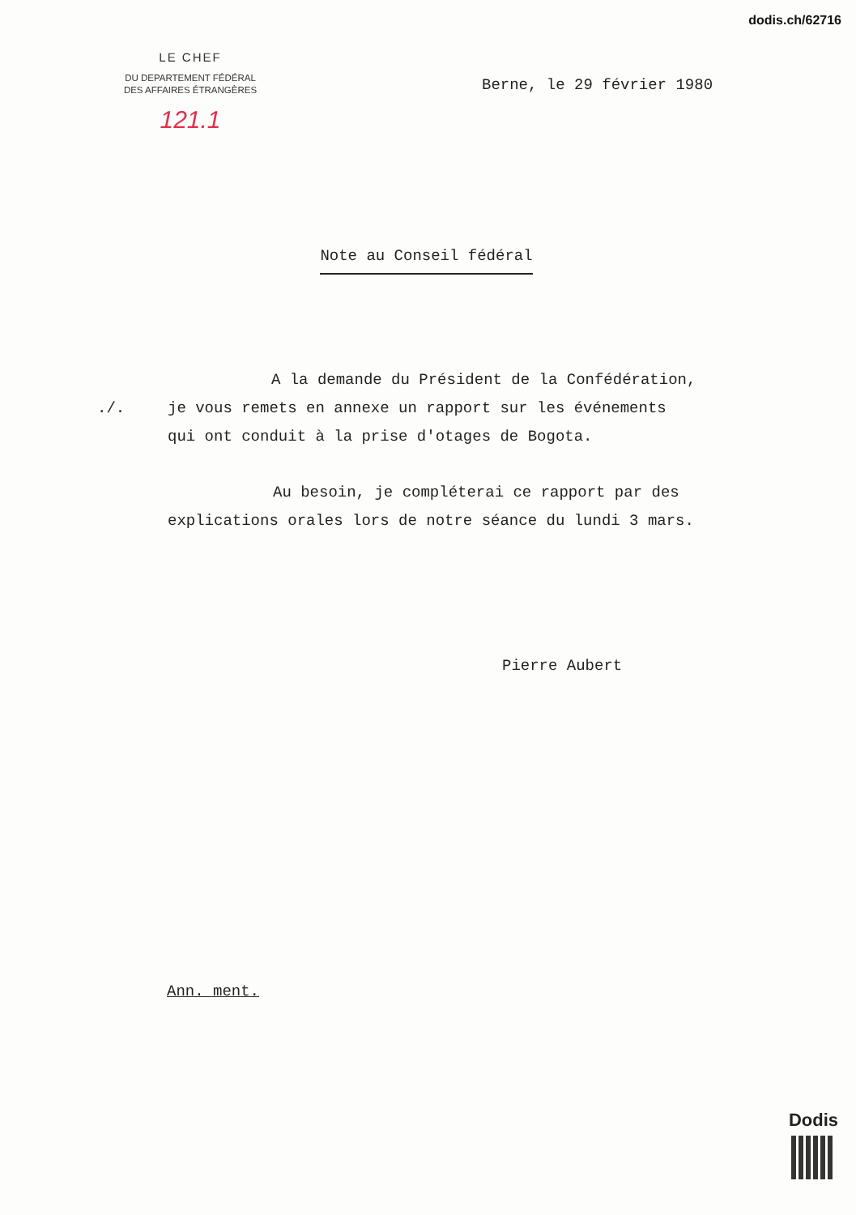dodis.ch/62716
LE CHEF
DU DEPARTEMENT FÉDÉRAL
DES AFFAIRES ÉTRANGÈRES
121.1
Berne, le 29 février 1980
Note au Conseil fédéral
A la demande du Président de la Confédération,
./. je vous remets en annexe un rapport sur les événements
qui ont conduit à la prise d'otages de Bogota.
Au besoin, je compléterai ce rapport par des
explications orales lors de notre séance du lundi 3 mars.
Pierre Aubert
Ann. ment.
Dodis